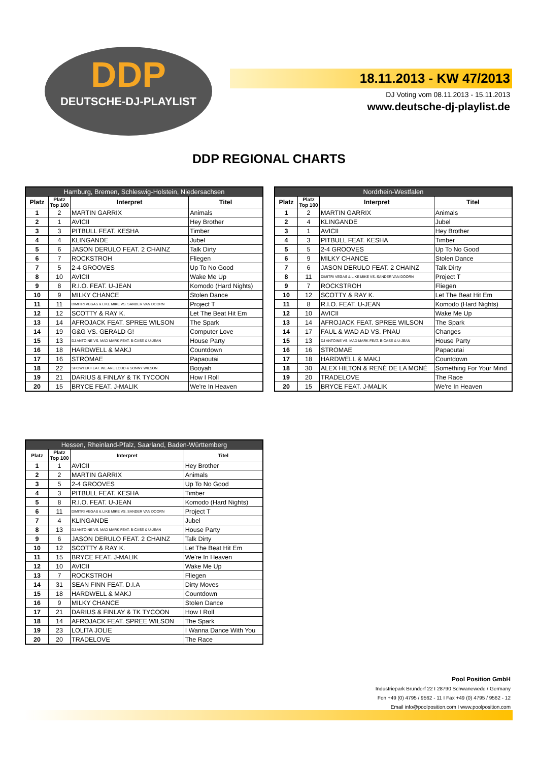DDP
DEUTSCHE-DJ-PLAYLIST
18.11.2013 - KW 47/2013
DJ Voting vom 08.11.2013 - 15.11.2013
www.deutsche-dj-playlist.de
DDP REGIONAL CHARTS
| Hamburg, Bremen, Schleswig-Holstein, Niedersachsen | | | |
| --- | --- | --- | --- |
| Platz | Platz Top 100 | Interpret | Titel |
| 1 | 2 | MARTIN GARRIX | Animals |
| 2 | 1 | AVICII | Hey Brother |
| 3 | 3 | PITBULL FEAT. KESHA | Timber |
| 4 | 4 | KLINGANDE | Jubel |
| 5 | 6 | JASON DERULO FEAT. 2 CHAINZ | Talk Dirty |
| 6 | 7 | ROCKSTROH | Fliegen |
| 7 | 5 | 2-4 GROOVES | Up To No Good |
| 8 | 10 | AVICII | Wake Me Up |
| 9 | 8 | R.I.O. FEAT. U-JEAN | Komodo (Hard Nights) |
| 10 | 9 | MILKY CHANCE | Stolen Dance |
| 11 | 11 | DIMITRI VEGAS & LIKE MIKE VS. SANDER VAN DOORN | Project T |
| 12 | 12 | SCOTTY & RAY K. | Let The Beat Hit Em |
| 13 | 14 | AFROJACK FEAT. SPREE WILSON | The Spark |
| 14 | 19 | G&G VS. GERALD G! | Computer Love |
| 15 | 13 | DJ ANTOINE VS. MAD MARK FEAT. B-CASE & U-JEAN | House Party |
| 16 | 18 | HARDWELL & MAKJ | Countdown |
| 17 | 16 | STROMAE | Papaoutai |
| 18 | 22 | SHOWTEK FEAT. WE ARE LOUD & SONNY WILSON | Booyah |
| 19 | 21 | DARIUS & FINLAY & TK TYCOON | How I Roll |
| 20 | 15 | BRYCE FEAT. J-MALIK | We're In Heaven |
| Nordrhein-Westfalen | | | |
| --- | --- | --- | --- |
| Platz | Platz Top 100 | Interpret | Titel |
| 1 | 2 | MARTIN GARRIX | Animals |
| 2 | 4 | KLINGANDE | Jubel |
| 3 | 1 | AVICII | Hey Brother |
| 4 | 3 | PITBULL FEAT. KESHA | Timber |
| 5 | 5 | 2-4 GROOVES | Up To No Good |
| 6 | 9 | MILKY CHANCE | Stolen Dance |
| 7 | 6 | JASON DERULO FEAT. 2 CHAINZ | Talk Dirty |
| 8 | 11 | DIMITRI VEGAS & LIKE MIKE VS. SANDER VAN DOORN | Project T |
| 9 | 7 | ROCKSTROH | Fliegen |
| 10 | 12 | SCOTTY & RAY K. | Let The Beat Hit Em |
| 11 | 8 | R.I.O. FEAT. U-JEAN | Komodo (Hard Nights) |
| 12 | 10 | AVICII | Wake Me Up |
| 13 | 14 | AFROJACK FEAT. SPREE WILSON | The Spark |
| 14 | 17 | FAUL & WAD AD VS. PNAU | Changes |
| 15 | 13 | DJ ANTOINE VS. MAD MARK FEAT. B-CASE & U-JEAN | House Party |
| 16 | 16 | STROMAE | Papaoutai |
| 17 | 18 | HARDWELL & MAKJ | Countdown |
| 18 | 30 | ALEX HILTON & RENÉ DE LA MONÉ | Something For Your Mind |
| 19 | 20 | TRADELOVE | The Race |
| 20 | 15 | BRYCE FEAT. J-MALIK | We're In Heaven |
| Hessen, Rheinland-Pfalz, Saarland, Baden-Württemberg | | | |
| --- | --- | --- | --- |
| Platz | Platz Top 100 | Interpret | Titel |
| 1 | 1 | AVICII | Hey Brother |
| 2 | 2 | MARTIN GARRIX | Animals |
| 3 | 5 | 2-4 GROOVES | Up To No Good |
| 4 | 3 | PITBULL FEAT. KESHA | Timber |
| 5 | 8 | R.I.O. FEAT. U-JEAN | Komodo (Hard Nights) |
| 6 | 11 | DIMITRI VEGAS & LIKE MIKE VS. SANDER VAN DOORN | Project T |
| 7 | 4 | KLINGANDE | Jubel |
| 8 | 13 | DJ ANTOINE VS. MAD MARK FEAT. B-CASE & U-JEAN | House Party |
| 9 | 6 | JASON DERULO FEAT. 2 CHAINZ | Talk Dirty |
| 10 | 12 | SCOTTY & RAY K. | Let The Beat Hit Em |
| 11 | 15 | BRYCE FEAT. J-MALIK | We're In Heaven |
| 12 | 10 | AVICII | Wake Me Up |
| 13 | 7 | ROCKSTROH | Fliegen |
| 14 | 31 | SEAN FINN FEAT. D.I.A | Dirty Moves |
| 15 | 18 | HARDWELL & MAKJ | Countdown |
| 16 | 9 | MILKY CHANCE | Stolen Dance |
| 17 | 21 | DARIUS & FINLAY & TK TYCOON | How I Roll |
| 18 | 14 | AFROJACK FEAT. SPREE WILSON | The Spark |
| 19 | 23 | LOLITA JOLIE | I Wanna Dance With You |
| 20 | 20 | TRADELOVE | The Race |
Pool Position GmbH
Industriepark Brundorf 22 I 28790 Schwanewede / Germany
Fon +49 (0) 4795 / 9562 - 11 I Fax +49 (0) 4795 / 9562 - 12
Email info@poolposition.com I www.poolposition.com